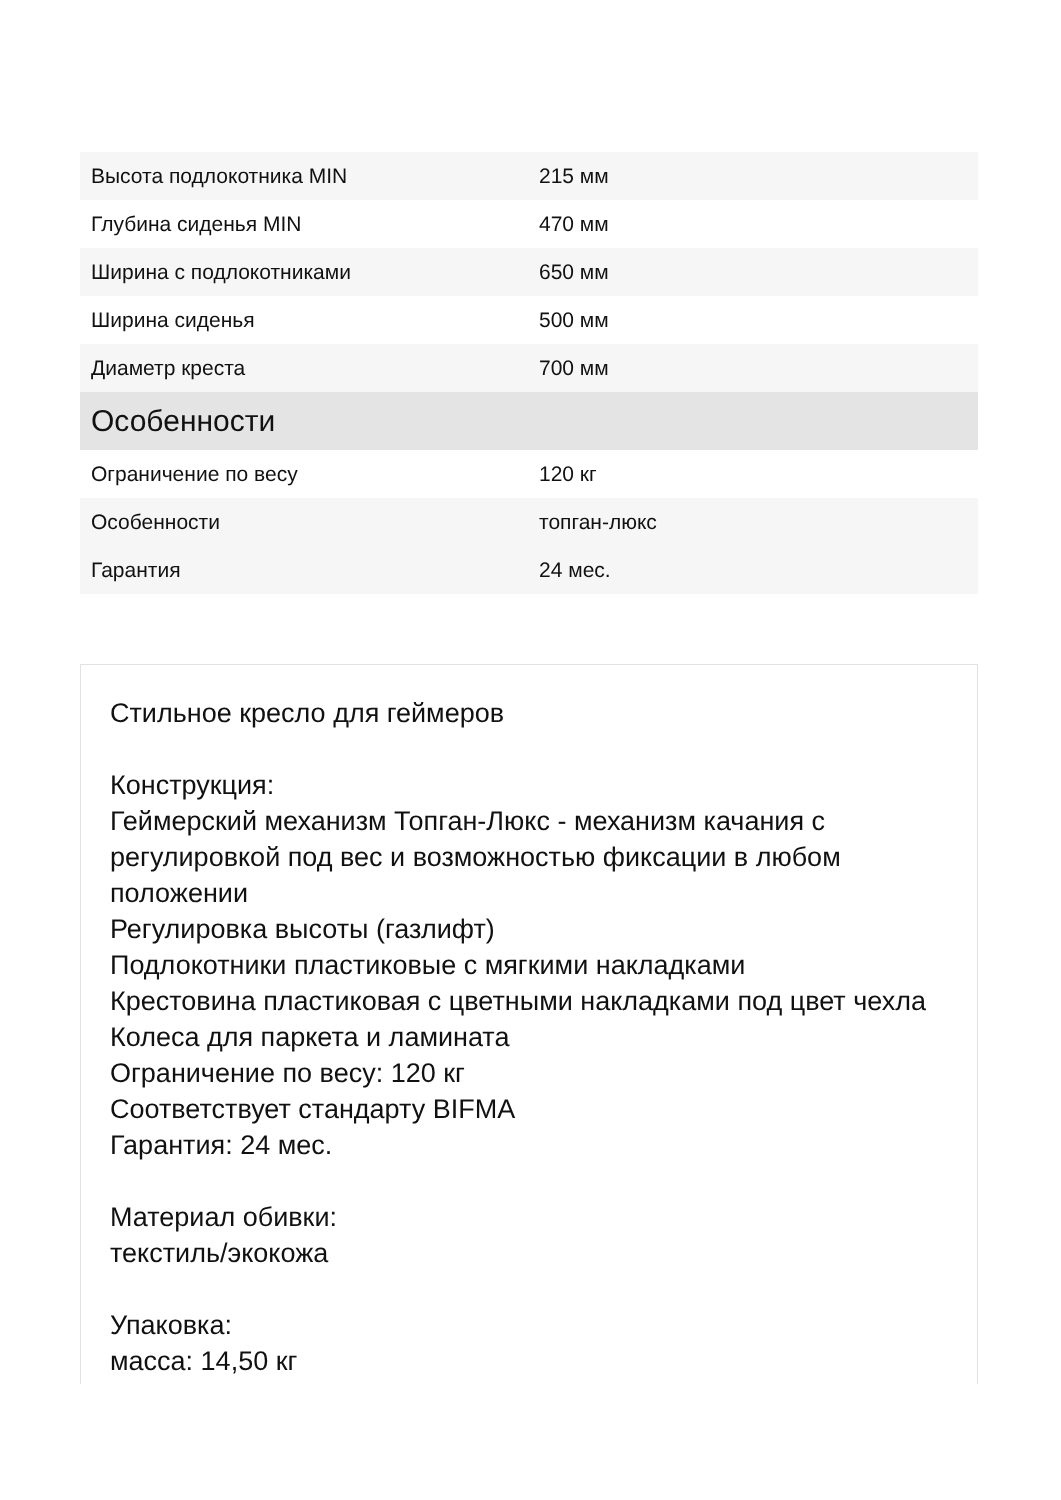| Высота подлокотника MIN | 215 мм |
| Глубина сиденья MIN | 470 мм |
| Ширина с подлокотниками | 650 мм |
| Ширина сиденья | 500 мм |
| Диаметр креста | 700 мм |
| Особенности | |
| Ограничение по весу | 120 кг |
| Особенности | топган-люкс |
| Гарантия | 24 мес. |
Стильное кресло для геймеров
Конструкция:
Геймерский механизм Топган-Люкс - механизм качания с регулировкой под вес и возможностью фиксации в любом положении
Регулировка высоты (газлифт)
Подлокотники пластиковые с мягкими накладками
Крестовина пластиковая с цветными накладками под цвет чехла
Колеса для паркета и ламината
Ограничение по весу: 120 кг
Соответствует стандарту BIFMA
Гарантия: 24 мес.
Материал обивки:
текстиль/экокожа
Упаковка:
масса: 14,50 кг